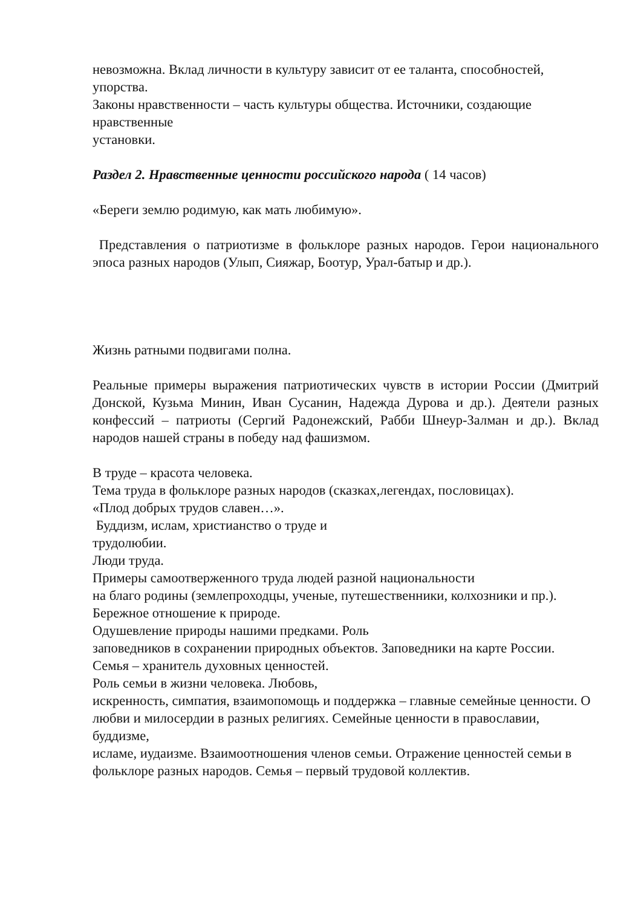невозможна. Вклад личности в культуру зависит от ее таланта, способностей, упорства.
Законы нравственности – часть культуры общества. Источники, создающие нравственные
установки.
Раздел 2. Нравственные ценности российского народа ( 14 часов)
«Береги землю родимую, как мать любимую».
Представления о патриотизме в фольклоре разных народов. Герои национального эпоса разных народов (Улып, Сияжар, Боотур, Урал-батыр и др.).
Жизнь ратными подвигами полна.
Реальные примеры выражения патриотических чувств в истории России (Дмитрий Донской, Кузьма Минин, Иван Сусанин, Надежда Дурова и др.). Деятели разных конфессий – патриоты (Сергий Радонежский, Рабби Шнеур-Залман и др.). Вклад народов нашей страны в победу над фашизмом.
В труде – красота человека.
Тема труда в фольклоре разных народов (сказках,легендах, пословицах).
«Плод добрых трудов славен…».
Буддизм, ислам, христианство о труде и
трудолюбии.
Люди труда.
Примеры самоотверженного труда людей разной национальности
на благо родины (землепроходцы, ученые, путешественники, колхозники и пр.).
Бережное отношение к природе.
Одушевление природы нашими предками. Роль
заповедников в сохранении природных объектов. Заповедники на карте России.
Семья – хранитель духовных ценностей.
Роль семьи в жизни человека. Любовь,
искренность, симпатия, взаимопомощь и поддержка – главные семейные ценности. О
любви и милосердии в разных религиях. Семейные ценности в православии, буддизме,
исламе, иудаизме. Взаимоотношения членов семьи. Отражение ценностей семьи в
фольклоре разных народов. Семья – первый трудовой коллектив.